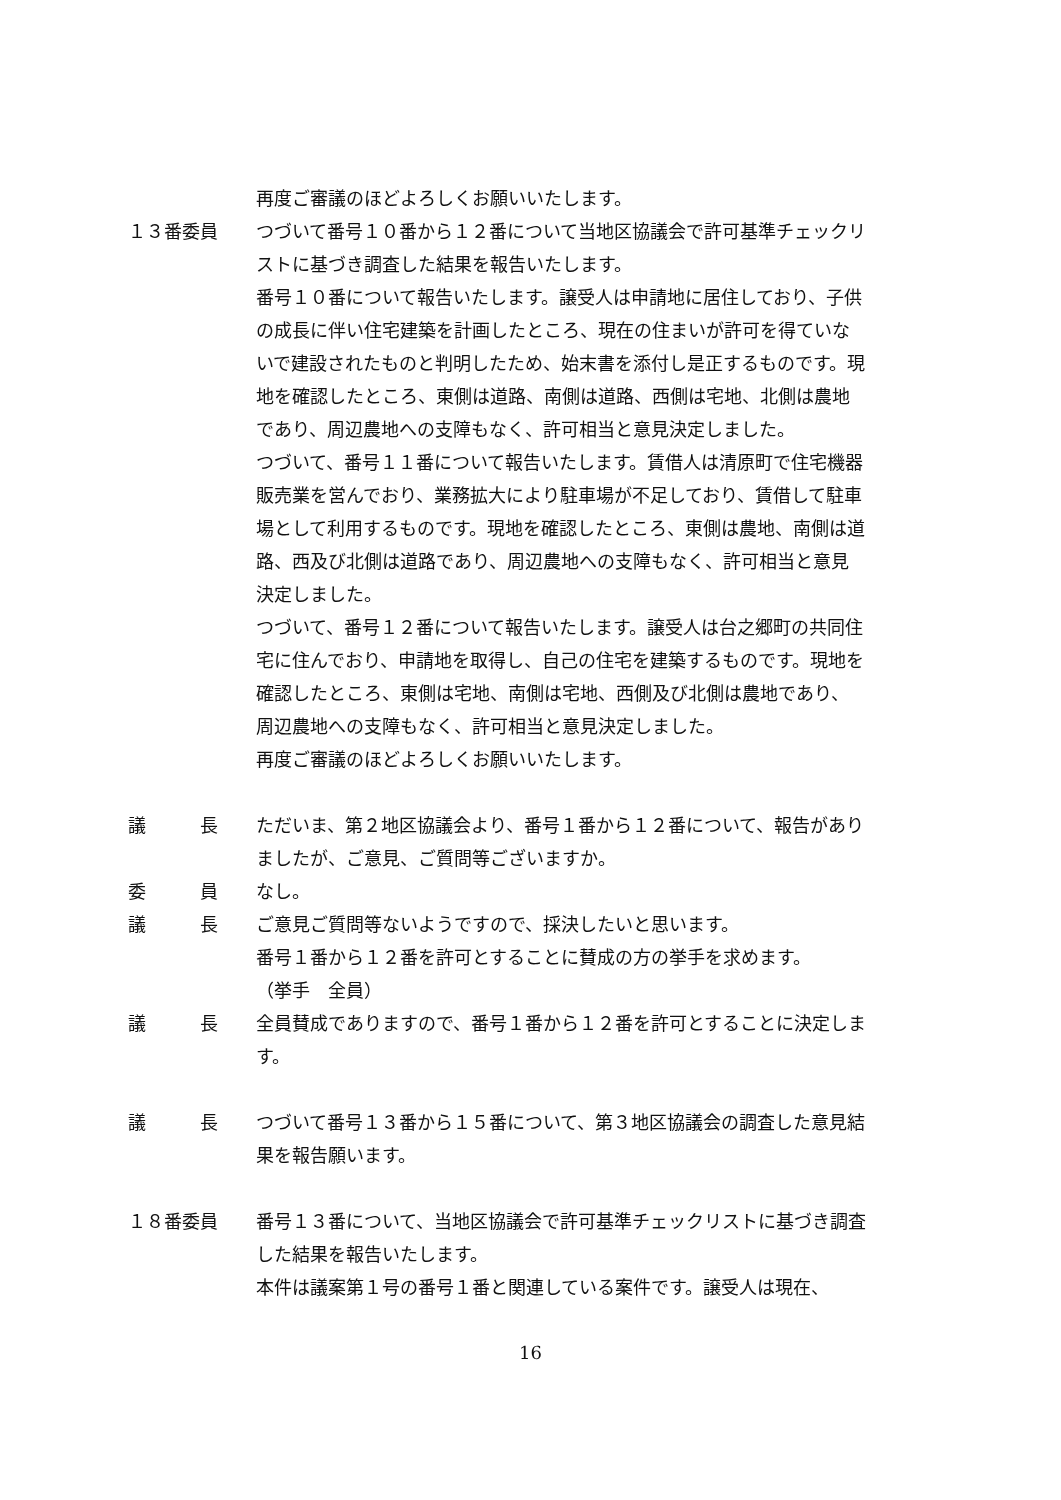再度ご審議のほどよろしくお願いいたします。
１３番委員 つづいて番号１０番から１２番について当地区協議会で許可基準チェックリストに基づき調査した結果を報告いたします。
番号１０番について報告いたします。譲受人は申請地に居住しており、子供の成長に伴い住宅建築を計画したところ、現在の住まいが許可を得ていないで建設されたものと判明したため、始末書を添付し是正するものです。現地を確認したところ、東側は道路、南側は道路、西側は宅地、北側は農地であり、周辺農地への支障もなく、許可相当と意見決定しました。
つづいて、番号１１番について報告いたします。賃借人は清原町で住宅機器販売業を営んでおり、業務拡大により駐車場が不足しており、賃借して駐車場として利用するものです。現地を確認したところ、東側は農地、南側は道路、西及び北側は道路であり、周辺農地への支障もなく、許可相当と意見決定しました。
つづいて、番号１２番について報告いたします。譲受人は台之郷町の共同住宅に住んでおり、申請地を取得し、自己の住宅を建築するものです。現地を確認したところ、東側は宅地、南側は宅地、西側及び北側は農地であり、周辺農地への支障もなく、許可相当と意見決定しました。
再度ご審議のほどよろしくお願いいたします。
議　　　長 ただいま、第２地区協議会より、番号１番から１２番について、報告がありましたが、ご意見、ご質問等ございますか。
委　　　員 なし。
議　　　長 ご意見ご質問等ないようですので、採決したいと思います。
番号１番から１２番を許可とすることに賛成の方の挙手を求めます。
（挙手　全員）
議　　　長 全員賛成でありますので、番号１番から１２番を許可とすることに決定します。
議　　　長 つづいて番号１３番から１５番について、第３地区協議会の調査した意見結果を報告願います。
１８番委員 番号１３番について、当地区協議会で許可基準チェックリストに基づき調査した結果を報告いたします。
本件は議案第１号の番号１番と関連している案件です。譲受人は現在、
16